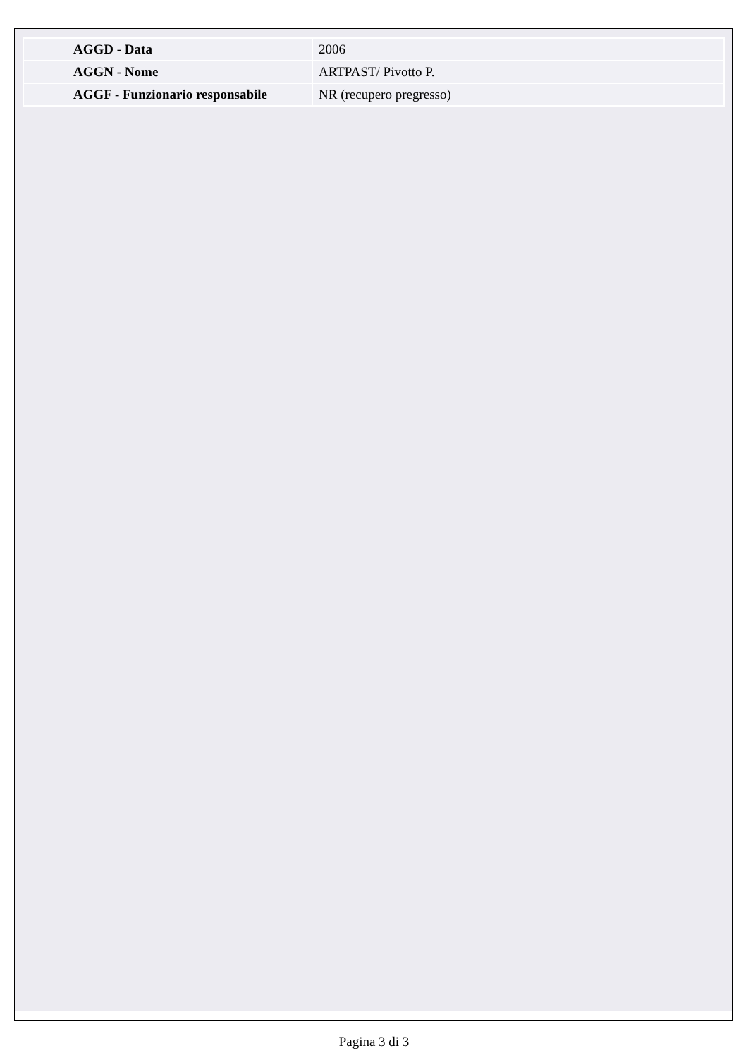| AGGD - Data | 2006 |
| AGGN - Nome | ARTPAST/ Pivotto P. |
| AGGF - Funzionario responsabile | NR (recupero pregresso) |
Pagina 3 di 3